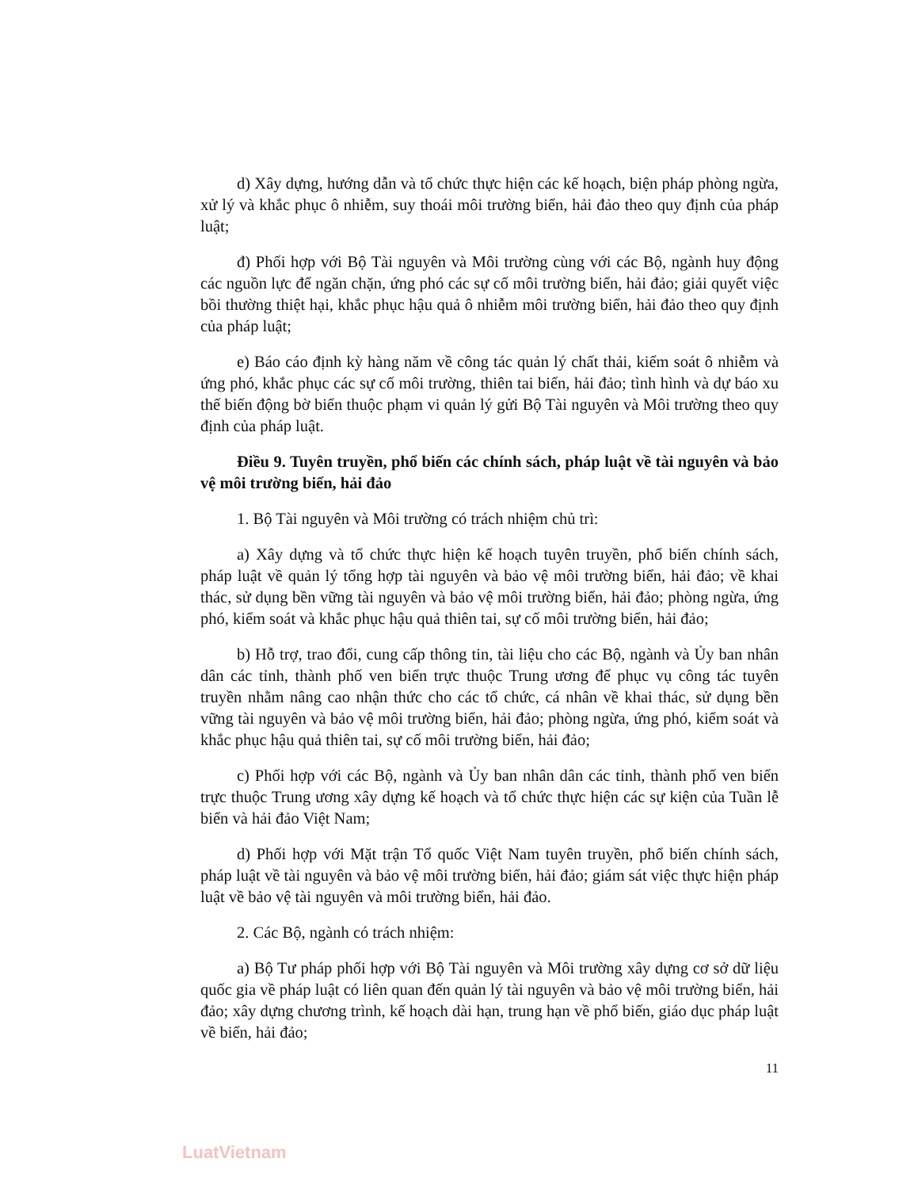d) Xây dựng, hướng dẫn và tổ chức thực hiện các kế hoạch, biện pháp phòng ngừa, xử lý và khắc phục ô nhiễm, suy thoái môi trường biển, hải đảo theo quy định của pháp luật;
đ) Phối hợp với Bộ Tài nguyên và Môi trường cùng với các Bộ, ngành huy động các nguồn lực để ngăn chặn, ứng phó các sự cố môi trường biển, hải đảo; giải quyết việc bồi thường thiệt hại, khắc phục hậu quả ô nhiễm môi trường biển, hải đảo theo quy định của pháp luật;
e) Báo cáo định kỳ hàng năm về công tác quản lý chất thải, kiểm soát ô nhiễm và ứng phó, khắc phục các sự cố môi trường, thiên tai biển, hải đảo; tình hình và dự báo xu thế biến động bờ biển thuộc phạm vi quản lý gửi Bộ Tài nguyên và Môi trường theo quy định của pháp luật.
Điều 9. Tuyên truyền, phổ biến các chính sách, pháp luật về tài nguyên và bảo vệ môi trường biển, hải đảo
1. Bộ Tài nguyên và Môi trường có trách nhiệm chủ trì:
a) Xây dựng và tổ chức thực hiện kế hoạch tuyên truyền, phổ biến chính sách, pháp luật về quản lý tổng hợp tài nguyên và bảo vệ môi trường biển, hải đảo; về khai thác, sử dụng bền vững tài nguyên và bảo vệ môi trường biển, hải đảo; phòng ngừa, ứng phó, kiểm soát và khắc phục hậu quả thiên tai, sự cố môi trường biển, hải đảo;
b) Hỗ trợ, trao đổi, cung cấp thông tin, tài liệu cho các Bộ, ngành và Ủy ban nhân dân các tỉnh, thành phố ven biển trực thuộc Trung ương để phục vụ công tác tuyên truyền nhằm nâng cao nhận thức cho các tổ chức, cá nhân về khai thác, sử dụng bền vững tài nguyên và bảo vệ môi trường biển, hải đảo; phòng ngừa, ứng phó, kiểm soát và khắc phục hậu quả thiên tai, sự cố môi trường biển, hải đảo;
c) Phối hợp với các Bộ, ngành và Ủy ban nhân dân các tỉnh, thành phố ven biển trực thuộc Trung ương xây dựng kế hoạch và tổ chức thực hiện các sự kiện của Tuần lễ biển và hải đảo Việt Nam;
d) Phối hợp với Mặt trận Tổ quốc Việt Nam tuyên truyền, phổ biến chính sách, pháp luật về tài nguyên và bảo vệ môi trường biển, hải đảo; giám sát việc thực hiện pháp luật về bảo vệ tài nguyên và môi trường biển, hải đảo.
2. Các Bộ, ngành có trách nhiệm:
a) Bộ Tư pháp phối hợp với Bộ Tài nguyên và Môi trường xây dựng cơ sở dữ liệu quốc gia về pháp luật có liên quan đến quản lý tài nguyên và bảo vệ môi trường biển, hải đảo; xây dựng chương trình, kế hoạch dài hạn, trung hạn về phổ biến, giáo dục pháp luật về biển, hải đảo;
11
LuatVietnam